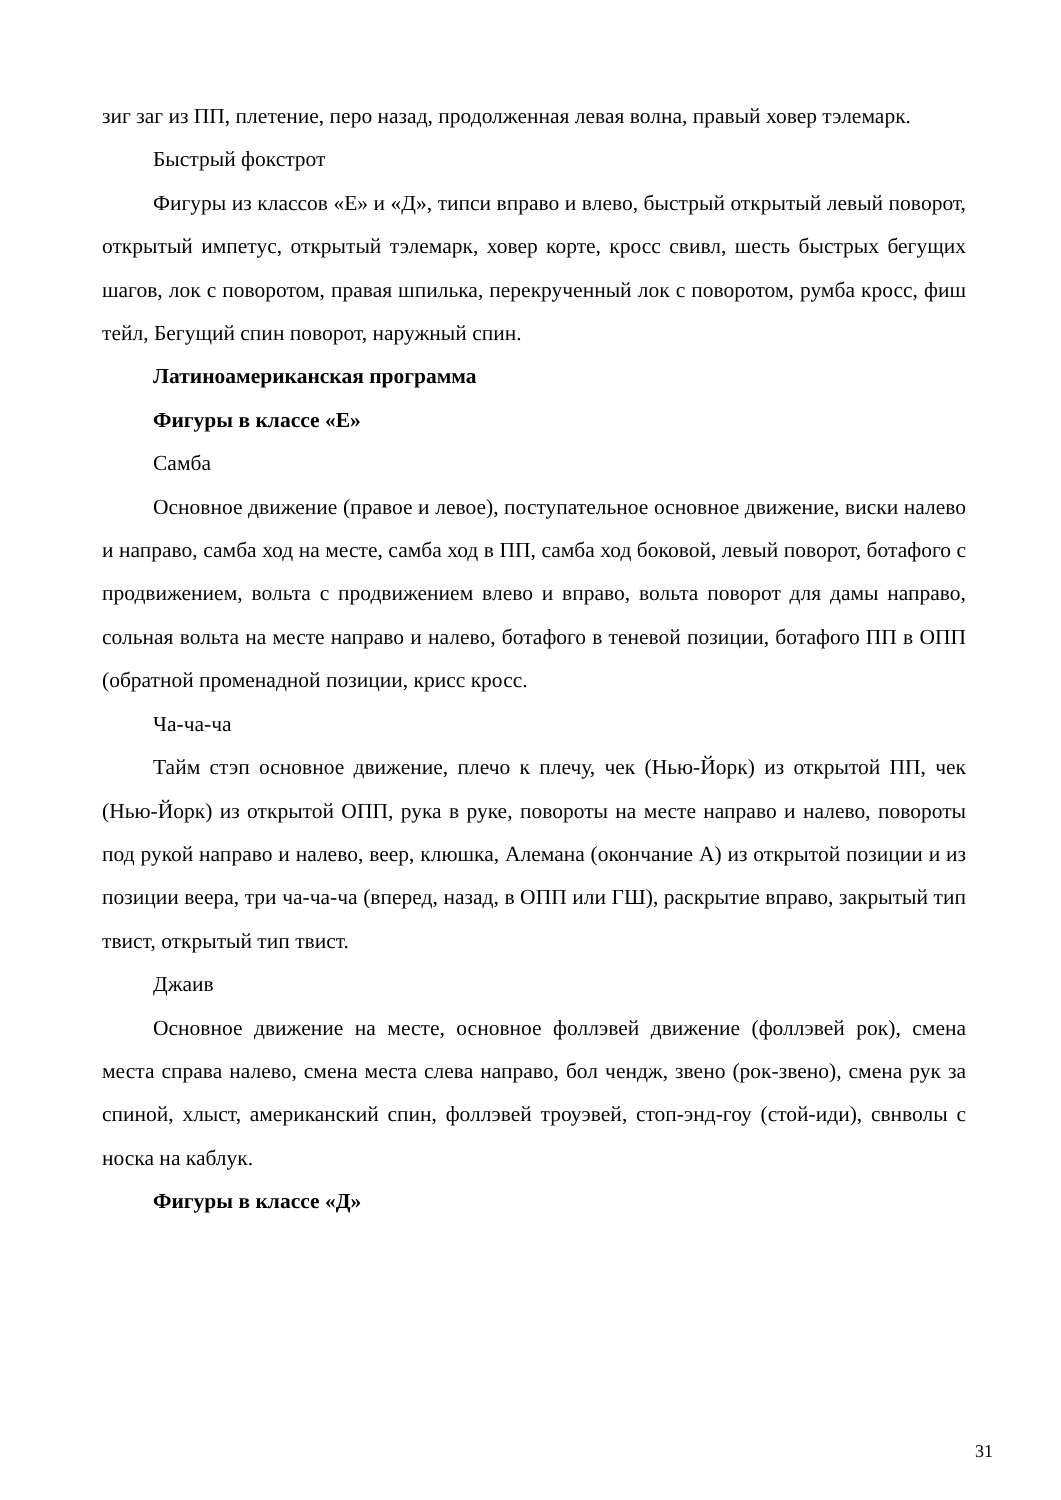зиг заг из ПП, плетение, перо назад, продолженная левая волна, правый ховер тэлемарк.
Быстрый фокстрот
Фигуры из классов «Е» и «Д», типси вправо и влево, быстрый открытый левый поворот, открытый импетус, открытый тэлемарк, ховер корте, кросс свивл, шесть быстрых бегущих шагов, лок с поворотом, правая шпилька, перекрученный лок с поворотом, румба кросс, фиш тейл, Бегущий спин поворот, наружный спин.
Латиноамериканская программа
Фигуры в классе «Е»
Самба
Основное движение (правое и левое), поступательное основное движение, виски налево и направо, самба ход на месте, самба ход в ПП, самба ход боковой, левый поворот, ботафого с продвижением, вольта с продвижением влево и вправо, вольта поворот для дамы направо, сольная вольта на месте направо и налево, ботафого в теневой позиции, ботафого ПП в ОПП (обратной променадной позиции, крисс кросс.
Ча-ча-ча
Тайм стэп основное движение, плечо к плечу, чек (Нью-Йорк) из открытой ПП, чек (Нью-Йорк) из открытой ОПП, рука в руке, повороты на месте направо и налево, повороты под рукой направо и налево, веер, клюшка, Алемана (окончание А) из открытой позиции и из позиции веера, три ча-ча-ча (вперед, назад, в ОПП или ГШ), раскрытие вправо, закрытый тип твист, открытый тип твист.
Джаив
Основное движение на месте, основное фоллэвей движение (фоллэвей рок), смена места справа налево, смена места слева направо, бол чендж, звено (рок-звено), смена рук за спиной, хлыст, американский спин, фоллэвей троуэвей, стоп-энд-гоу (стой-иди), свнволы с носка на каблук.
Фигуры в классе «Д»
31